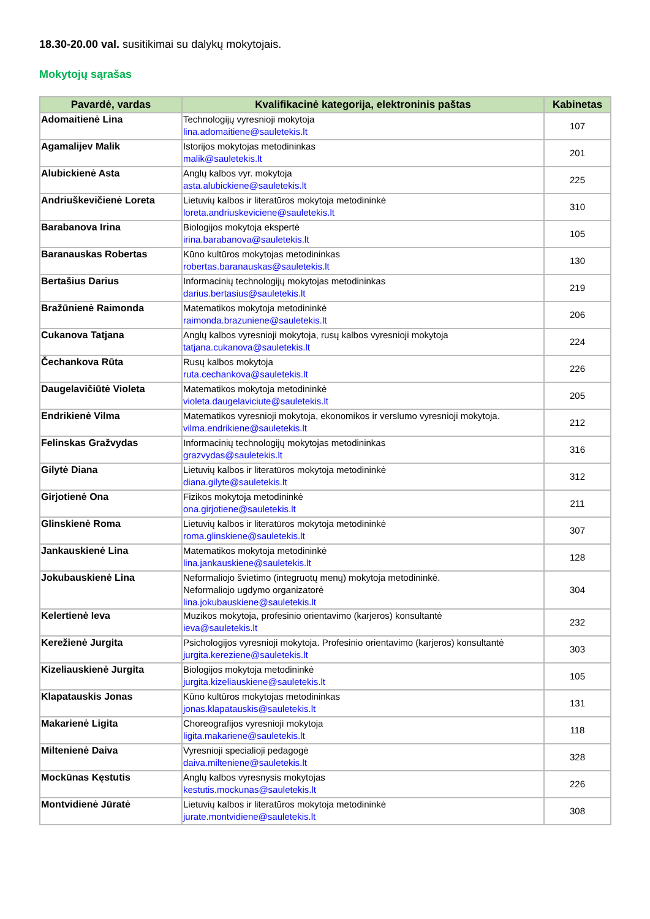18.30-20.00 val. susitikimai su dalykų mokytojais.
Mokytojų sąrašas
| Pavardė, vardas | Kvalifikacinė kategorija, elektroninis paštas | Kabinetas |
| --- | --- | --- |
| Adomaitienė Lina | Technologijų vyresnioji mokytoja lina.adomaitiene@sauletekis.lt | 107 |
| Agamalijev Malik | Istorijos mokytojas metodininkas malik@sauletekis.lt | 201 |
| Alubickienė Asta | Anglų kalbos vyr. mokytoja asta.alubickiene@sauletekis.lt | 225 |
| Andriuškevičienė Loreta | Lietuvių kalbos ir literatūros mokytoja metodininkė loreta.andriuskeviciene@sauletekis.lt | 310 |
| Barabanova Irina | Biologijos mokytoja ekspertė irina.barabanova@sauletekis.lt | 105 |
| Baranauskas Robertas | Kūno kultūros mokytojas metodininkas robertas.baranauskas@sauletekis.lt | 130 |
| Bertašius Darius | Informacinių technologijų mokytojas metodininkas darius.bertasius@sauletekis.lt | 219 |
| Bražūnienė Raimonda | Matematikos mokytoja metodininkė raimonda.brazuniene@sauletekis.lt | 206 |
| Cukanova Tatjana | Anglų kalbos vyresnioji mokytoja, rusų kalbos vyresnioji mokytoja tatjana.cukanova@sauletekis.lt | 224 |
| Čechankova Rūta | Rusų kalbos mokytoja ruta.cechankova@sauletekis.lt | 226 |
| Daugelavičiūtė Violeta | Matematikos mokytoja metodininkė violeta.daugelaviciute@sauletekis.lt | 205 |
| Endrikienė Vilma | Matematikos vyresnioji mokytoja, ekonomikos ir verslumo vyresnioji mokytoja. vilma.endrikiene@sauletekis.lt | 212 |
| Felinskas Gražvydas | Informacinių technologijų mokytojas metodininkas grazvydas@sauletekis.lt | 316 |
| Gilytė Diana | Lietuvių kalbos ir literatūros mokytoja metodininkė diana.gilyte@sauletekis.lt | 312 |
| Girjotienė Ona | Fizikos mokytoja metodininkė ona.girjotiene@sauletekis.lt | 211 |
| Glinskienė Roma | Lietuvių kalbos ir literatūros mokytoja metodininkė roma.glinskiene@sauletekis.lt | 307 |
| Jankauskienė Lina | Matematikos mokytoja metodininkė lina.jankauskiene@sauletekis.lt | 128 |
| Jokubauskienė Lina | Neformaliojo švietimo (integruotų menų) mokytoja metodininkė. Neformaliojo ugdymo organizatorė lina.jokubauskiene@sauletekis.lt | 304 |
| Kelertienė Ieva | Muzikos mokytoja, profesinio orientavimo (karjeros) konsultantė ieva@sauletekis.lt | 232 |
| Kerežienė Jurgita | Psichologijos vyresnioji mokytoja. Profesinio orientavimo (karjeros) konsultantė jurgita.kereziene@sauletekis.lt | 303 |
| Kizeliauskienė Jurgita | Biologijos mokytoja metodininkė jurgita.kizeliauskiene@sauletekis.lt | 105 |
| Klapatauskis Jonas | Kūno kultūros mokytojas metodininkas jonas.klapatauskis@sauletekis.lt | 131 |
| Makarienė Ligita | Choreografijos vyresnioji mokytoja ligita.makariene@sauletekis.lt | 118 |
| Miltenienė Daiva | Vyresnioji specialioji pedagogė daiva.milteniene@sauletekis.lt | 328 |
| Mockūnas Kęstutis | Anglų kalbos vyresnysis mokytojas kestutis.mockunas@sauletekis.lt | 226 |
| Montvidienė Jūratė | Lietuvių kalbos ir literatūros mokytoja metodininkė jurate.montvidiene@sauletekis.lt | 308 |